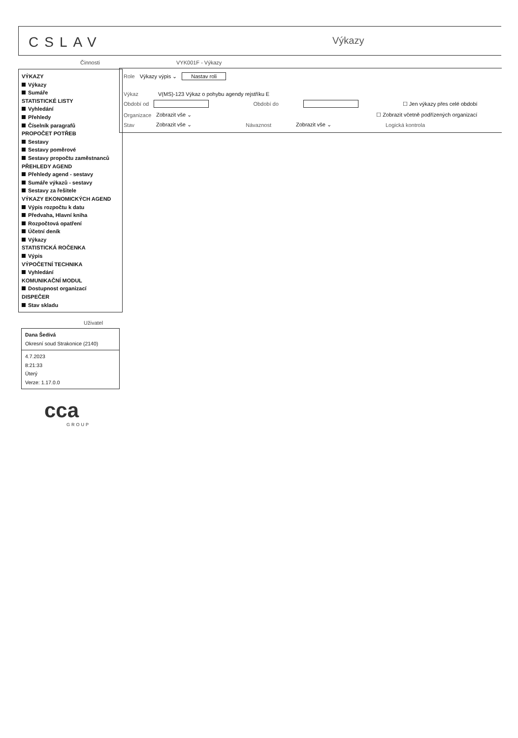CSLAV Výkazy
Činnosti VYK001F - Výkazy
VÝKAZY
Výkazy
Sumáře
STATISTICKÉ LISTY
Vyhledání
Přehledy
Číselník paragrafů
PROPOČET POTŘEB
Sestavy
Sestavy poměrové
Sestavy propočtu zaměstnanců
PŘEHLEDY AGEND
Přehledy agend - sestavy
Sumáře výkazů - sestavy
Sestavy za řešitele
VÝKAZY EKONOMICKÝCH AGEND
Výpis rozpočtu k datu
Předvaha, Hlavní kniha
Rozpočtová opatření
Účetní deník
Výkazy
STATISTICKÁ ROČENKA
Výpis
VÝPOČETNÍ TECHNIKA
Vyhledání
KOMUNIKAČNÍ MODUL
Dostupnost organizací
DISPEČER
Stav skladu
Role Výkazy výpis ⌄ Nastav roli
Výkaz V(MS)-123 Výkaz o pohybu agendy rejstříku E
Období od Období do ☐ Jen výkazy přes celé období
Organizace Zobrazit vše ⌄ ☐ Zobrazit včetně podřízených organizací
Stav Zobrazit vše ⌄ Návaznost Zobrazit vše ⌄ Logická kontrola
Uživatel
Dana Šedivá
Okresní soud Strakonice (2140)
4.7.2023
8:21:33
Úterý
Verze: 1.17.0.0
cca
GROUP